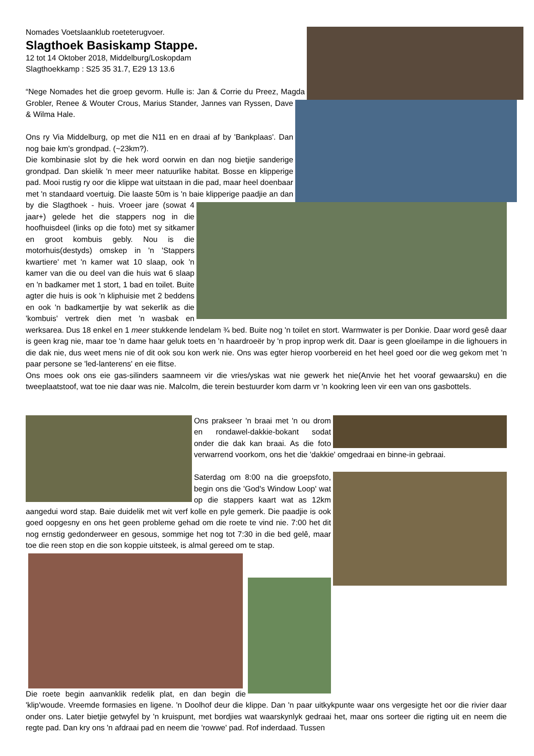Nomades Voetslaanklub roeteterugvoer.
Slagthoek Basiskamp Stappe.
12 tot 14 Oktober 2018, Middelburg/Loskopdam
Slagthoekkamp : S25 35 31.7, E29 13 13.6
“Nege Nomades het die groep gevorm. Hulle is: Jan & Corrie du Preez, Magda Grobler, Renee & Wouter Crous, Marius Stander, Jannes van Ryssen, Dave & Wilma Hale.
Ons ry Via Middelburg, op met die N11 en en draai af by 'Bankplaas'. Dan nog baie km's grondpad. (~23km?).
Die kombinasie slot by die hek word oorwin en dan nog bietjie sanderige grondpad. Dan skielik 'n meer meer natuurlike habitat. Bosse en klipperige pad. Mooi rustig ry oor die klippe wat uitstaan in die pad, maar heel doenbaar met 'n standaard voertuig. Die laaste 50m is 'n baie klipperige paadjie an dan by die Slagthoek - huis. Vroeer jare (sowat 4 jaar+) gelede het die stappers nog in die hoofhuisdeel (links op die foto) met sy sitkamer en groot kombuis gebly. Nou is die motorhuis(destyds) omskep in 'n 'Stappers kwartiere' met 'n kamer wat 10 slaap, ook 'n kamer van die ou deel van die huis wat 6 slaap en 'n badkamer met 1 stort, 1 bad en toilet. Buite agter die huis is ook 'n kliphuisie met 2 beddens en ook 'n badkamertjie by wat sekerlik as die 'kombuis' vertrek dien met 'n wasbak en werksarea. Dus 18 enkel en 1 meer stukkende lendelam ¾ bed. Buite nog 'n toilet en stort. Warmwater is per Donkie. Daar word gesê daar is geen krag nie, maar toe 'n dame haar geluk toets en 'n haardroeër by 'n prop inprop werk dit. Daar is geen gloeilampe in die lighouers in die dak nie, dus weet mens nie of dit ook sou kon werk nie. Ons was egter hierop voorbereid en het heel goed oor die weg gekom met 'n paar persone se 'led-lanterens' en eie flitse.
Ons moes ook ons eie gas-silinders saamneem vir die vries/yskas wat nie gewerk het nie(Anvie het het vooraf gewaarsku) en die tweeplaatstoof, wat toe nie daar was nie. Malcolm, die terein bestuurder kom darm vr 'n kookring leen vir een van ons gasbottels.
Ons prakseer 'n braai met 'n ou drom en rondawel-dakkie-bokant sodat onder die dak kan braai. As die foto verwarrend voorkom, ons het die 'dakkie' omgedraai en binne-in gebraai.
Saterdag om 8:00 na die groepsfoto, begin ons die 'God's Window Loop' wat op die stappers kaart wat as 12km aangedui word stap. Baie duidelik met wit verf kolle en pyle gemerk. Die paadjie is ook goed oopgesny en ons het geen probleme gehad om die roete te vind nie. 7:00 het dit nog ernstig gedonderweer en gesous, sommige het nog tot 7:30 in die bed gelê, maar toe die reen stop en die son koppie uitsteek, is almal gereed om te stap.
Die roete begin aanvanklik redelik plat, en dan begin die 'klip'woude. Vreemde formasies en ligene. 'n Doolhof deur die klippe. Dan 'n paar uitkykpunte waar ons vergesigte het oor die rivier daar onder ons. Later bietjie getwyfel by 'n kruispunt, met bordjies wat waarskynlyk gedraai het, maar ons sorteer die rigting uit en neem die regte pad. Dan kry ons 'n afdraai pad en neem die 'rowwe' pad. Rof inderdaad. Tussen